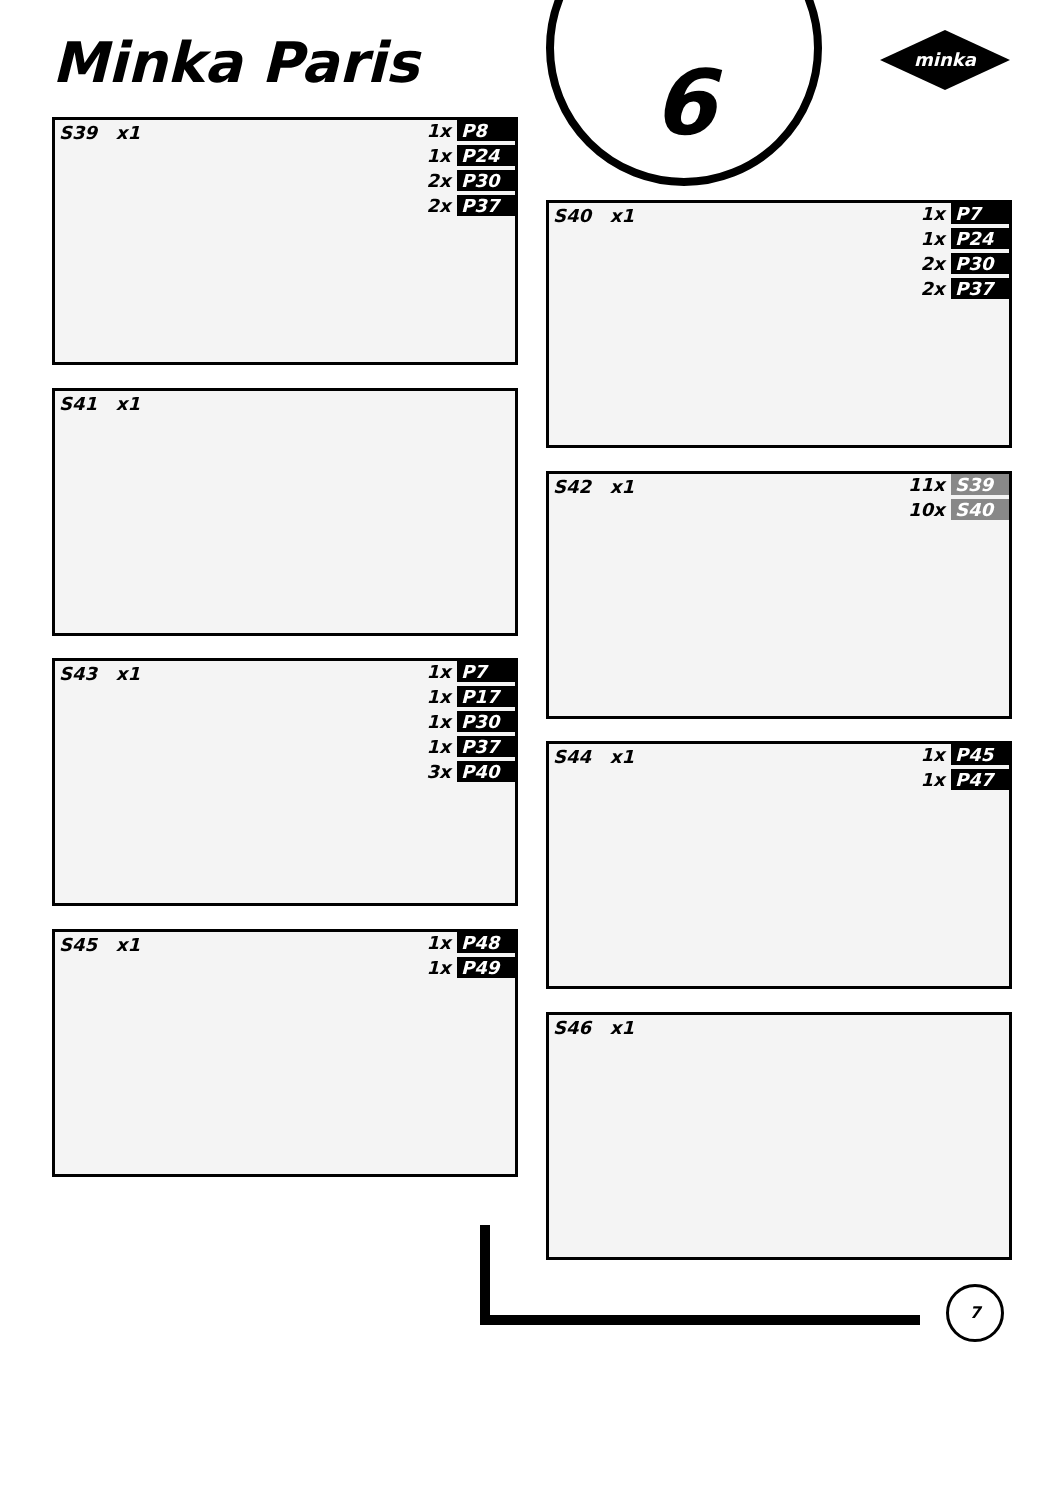Minka Paris
6
minka
S39 x1
1x P8
1x P24
2x P30
2x P37
S40 x1
1x P7
1x P24
2x P30
2x P37
S41 x1
S42 x1
11x S39
10x S40
S43 x1
1x P7
1x P17
1x P30
1x P37
3x P40
S44 x1
1x P45
1x P47
S45 x1
1x P48
1x P49
S46 x1
7